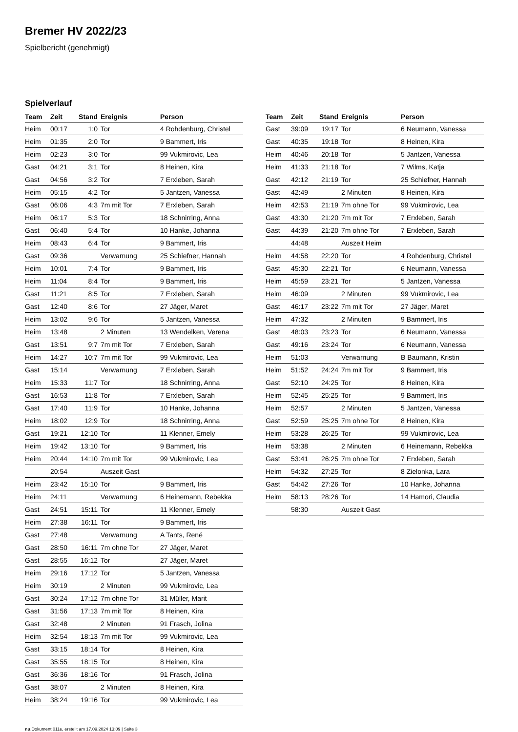Bremer HV 2022/23
Spielbericht (genehmigt)
Spielverlauf
| Team | Zeit | Stand | Ereignis | Person |
| --- | --- | --- | --- | --- |
| Heim | 00:17 | 1:0 | Tor | 4 Rohdenburg, Christel |
| Heim | 01:35 | 2:0 | Tor | 9 Bammert, Iris |
| Heim | 02:23 | 3:0 | Tor | 99 Vukmirovic, Lea |
| Gast | 04:21 | 3:1 | Tor | 8 Heinen, Kira |
| Gast | 04:56 | 3:2 | Tor | 7 Erxleben, Sarah |
| Heim | 05:15 | 4:2 | Tor | 5 Jantzen, Vanessa |
| Gast | 06:06 | 4:3 | 7m mit Tor | 7 Erxleben, Sarah |
| Heim | 06:17 | 5:3 | Tor | 18 Schnirring, Anna |
| Gast | 06:40 | 5:4 | Tor | 10 Hanke, Johanna |
| Heim | 08:43 | 6:4 | Tor | 9 Bammert, Iris |
| Gast | 09:36 | | Verwarnung | 25 Schiefner, Hannah |
| Heim | 10:01 | 7:4 | Tor | 9 Bammert, Iris |
| Heim | 11:04 | 8:4 | Tor | 9 Bammert, Iris |
| Gast | 11:21 | 8:5 | Tor | 7 Erxleben, Sarah |
| Gast | 12:40 | 8:6 | Tor | 27 Jäger, Maret |
| Heim | 13:02 | 9:6 | Tor | 5 Jantzen, Vanessa |
| Heim | 13:48 | | 2 Minuten | 13 Wendelken, Verena |
| Gast | 13:51 | 9:7 | 7m mit Tor | 7 Erxleben, Sarah |
| Heim | 14:27 | 10:7 | 7m mit Tor | 99 Vukmirovic, Lea |
| Gast | 15:14 | | Verwarnung | 7 Erxleben, Sarah |
| Heim | 15:33 | 11:7 | Tor | 18 Schnirring, Anna |
| Gast | 16:53 | 11:8 | Tor | 7 Erxleben, Sarah |
| Gast | 17:40 | 11:9 | Tor | 10 Hanke, Johanna |
| Heim | 18:02 | 12:9 | Tor | 18 Schnirring, Anna |
| Gast | 19:21 | 12:10 | Tor | 11 Klenner, Emely |
| Heim | 19:42 | 13:10 | Tor | 9 Bammert, Iris |
| Heim | 20:44 | 14:10 | 7m mit Tor | 99 Vukmirovic, Lea |
| | 20:54 | | Auszeit Gast | |
| Heim | 23:42 | 15:10 | Tor | 9 Bammert, Iris |
| Heim | 24:11 | | Verwarnung | 6 Heinemann, Rebekka |
| Gast | 24:51 | 15:11 | Tor | 11 Klenner, Emely |
| Heim | 27:38 | 16:11 | Tor | 9 Bammert, Iris |
| Gast | 27:48 | | Verwarnung | A Tants, René |
| Gast | 28:50 | 16:11 | 7m ohne Tor | 27 Jäger, Maret |
| Gast | 28:55 | 16:12 | Tor | 27 Jäger, Maret |
| Heim | 29:16 | 17:12 | Tor | 5 Jantzen, Vanessa |
| Heim | 30:19 | | 2 Minuten | 99 Vukmirovic, Lea |
| Gast | 30:24 | 17:12 | 7m ohne Tor | 31 Müller, Marit |
| Gast | 31:56 | 17:13 | 7m mit Tor | 8 Heinen, Kira |
| Gast | 32:48 | | 2 Minuten | 91 Frasch, Jolina |
| Heim | 32:54 | 18:13 | 7m mit Tor | 99 Vukmirovic, Lea |
| Gast | 33:15 | 18:14 | Tor | 8 Heinen, Kira |
| Gast | 35:55 | 18:15 | Tor | 8 Heinen, Kira |
| Gast | 36:36 | 18:16 | Tor | 91 Frasch, Jolina |
| Gast | 38:07 | | 2 Minuten | 8 Heinen, Kira |
| Heim | 38:24 | 19:16 | Tor | 99 Vukmirovic, Lea |
| Team | Zeit | Stand | Ereignis | Person |
| --- | --- | --- | --- | --- |
| Gast | 39:09 | 19:17 | Tor | 6 Neumann, Vanessa |
| Gast | 40:35 | 19:18 | Tor | 8 Heinen, Kira |
| Heim | 40:46 | 20:18 | Tor | 5 Jantzen, Vanessa |
| Heim | 41:33 | 21:18 | Tor | 7 Wilms, Katja |
| Gast | 42:12 | 21:19 | Tor | 25 Schiefner, Hannah |
| Gast | 42:49 | | 2 Minuten | 8 Heinen, Kira |
| Heim | 42:53 | 21:19 | 7m ohne Tor | 99 Vukmirovic, Lea |
| Gast | 43:30 | 21:20 | 7m mit Tor | 7 Erxleben, Sarah |
| Gast | 44:39 | 21:20 | 7m ohne Tor | 7 Erxleben, Sarah |
| | 44:48 | | Auszeit Heim | |
| Heim | 44:58 | 22:20 | Tor | 4 Rohdenburg, Christel |
| Gast | 45:30 | 22:21 | Tor | 6 Neumann, Vanessa |
| Heim | 45:59 | 23:21 | Tor | 5 Jantzen, Vanessa |
| Heim | 46:09 | | 2 Minuten | 99 Vukmirovic, Lea |
| Gast | 46:17 | 23:22 | 7m mit Tor | 27 Jäger, Maret |
| Heim | 47:32 | | 2 Minuten | 9 Bammert, Iris |
| Gast | 48:03 | 23:23 | Tor | 6 Neumann, Vanessa |
| Gast | 49:16 | 23:24 | Tor | 6 Neumann, Vanessa |
| Heim | 51:03 | | Verwarnung | B Baumann, Kristin |
| Heim | 51:52 | 24:24 | 7m mit Tor | 9 Bammert, Iris |
| Gast | 52:10 | 24:25 | Tor | 8 Heinen, Kira |
| Heim | 52:45 | 25:25 | Tor | 9 Bammert, Iris |
| Heim | 52:57 | | 2 Minuten | 5 Jantzen, Vanessa |
| Gast | 52:59 | 25:25 | 7m ohne Tor | 8 Heinen, Kira |
| Heim | 53:28 | 26:25 | Tor | 99 Vukmirovic, Lea |
| Heim | 53:38 | | 2 Minuten | 6 Heinemann, Rebekka |
| Gast | 53:41 | 26:25 | 7m ohne Tor | 7 Erxleben, Sarah |
| Heim | 54:32 | 27:25 | Tor | 8 Zielonka, Lara |
| Gast | 54:42 | 27:26 | Tor | 10 Hanke, Johanna |
| Heim | 58:13 | 28:26 | Tor | 14 Hamori, Claudia |
| | 58:30 | | Auszeit Gast | |
nu.Dokument 011e, erstellt am 17.09.2024 13:09 | Seite 3